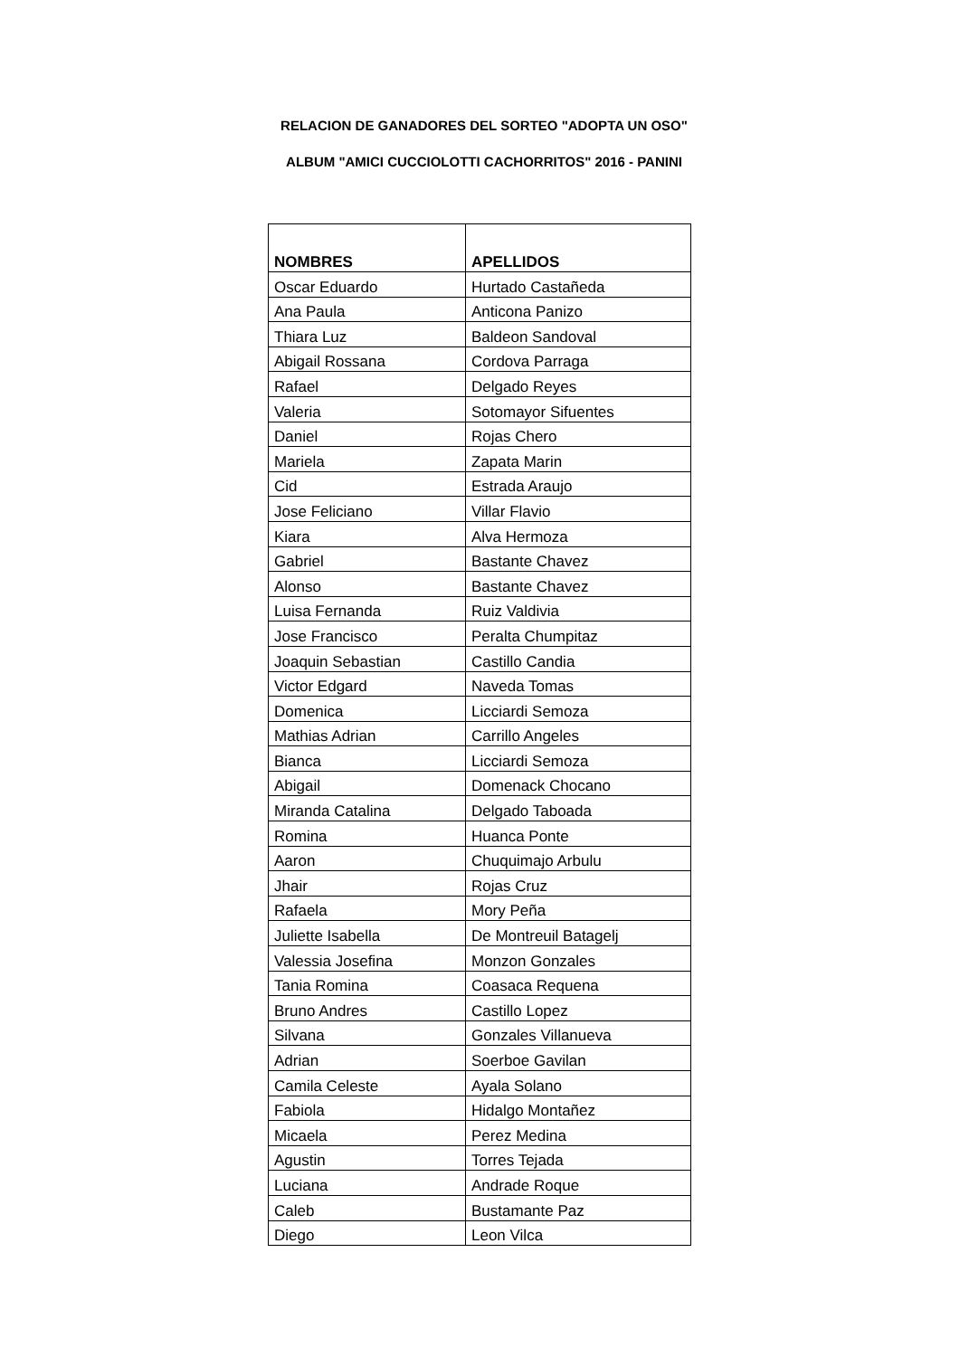RELACION DE GANADORES DEL SORTEO "ADOPTA UN OSO"
ALBUM "AMICI CUCCIOLOTTI CACHORRITOS" 2016 - PANINI
| NOMBRES | APELLIDOS |
| --- | --- |
| Oscar Eduardo | Hurtado Castañeda |
| Ana Paula | Anticona Panizo |
| Thiara Luz | Baldeon Sandoval |
| Abigail Rossana | Cordova Parraga |
| Rafael | Delgado Reyes |
| Valeria | Sotomayor Sifuentes |
| Daniel | Rojas Chero |
| Mariela | Zapata Marin |
| Cid | Estrada Araujo |
| Jose Feliciano | Villar Flavio |
| Kiara | Alva Hermoza |
| Gabriel | Bastante Chavez |
| Alonso | Bastante Chavez |
| Luisa Fernanda | Ruiz Valdivia |
| Jose Francisco | Peralta Chumpitaz |
| Joaquin Sebastian | Castillo Candia |
| Victor Edgard | Naveda Tomas |
| Domenica | Licciardi Semoza |
| Mathias Adrian | Carrillo Angeles |
| Bianca | Licciardi Semoza |
| Abigail | Domenack Chocano |
| Miranda Catalina | Delgado Taboada |
| Romina | Huanca Ponte |
| Aaron | Chuquimajo Arbulu |
| Jhair | Rojas Cruz |
| Rafaela | Mory Peña |
| Juliette Isabella | De Montreuil Batagelj |
| Valessia Josefina | Monzon Gonzales |
| Tania Romina | Coasaca Requena |
| Bruno Andres | Castillo Lopez |
| Silvana | Gonzales Villanueva |
| Adrian | Soerboe Gavilan |
| Camila Celeste | Ayala Solano |
| Fabiola | Hidalgo Montañez |
| Micaela | Perez Medina |
| Agustin | Torres Tejada |
| Luciana | Andrade Roque |
| Caleb | Bustamante Paz |
| Diego | Leon Vilca |